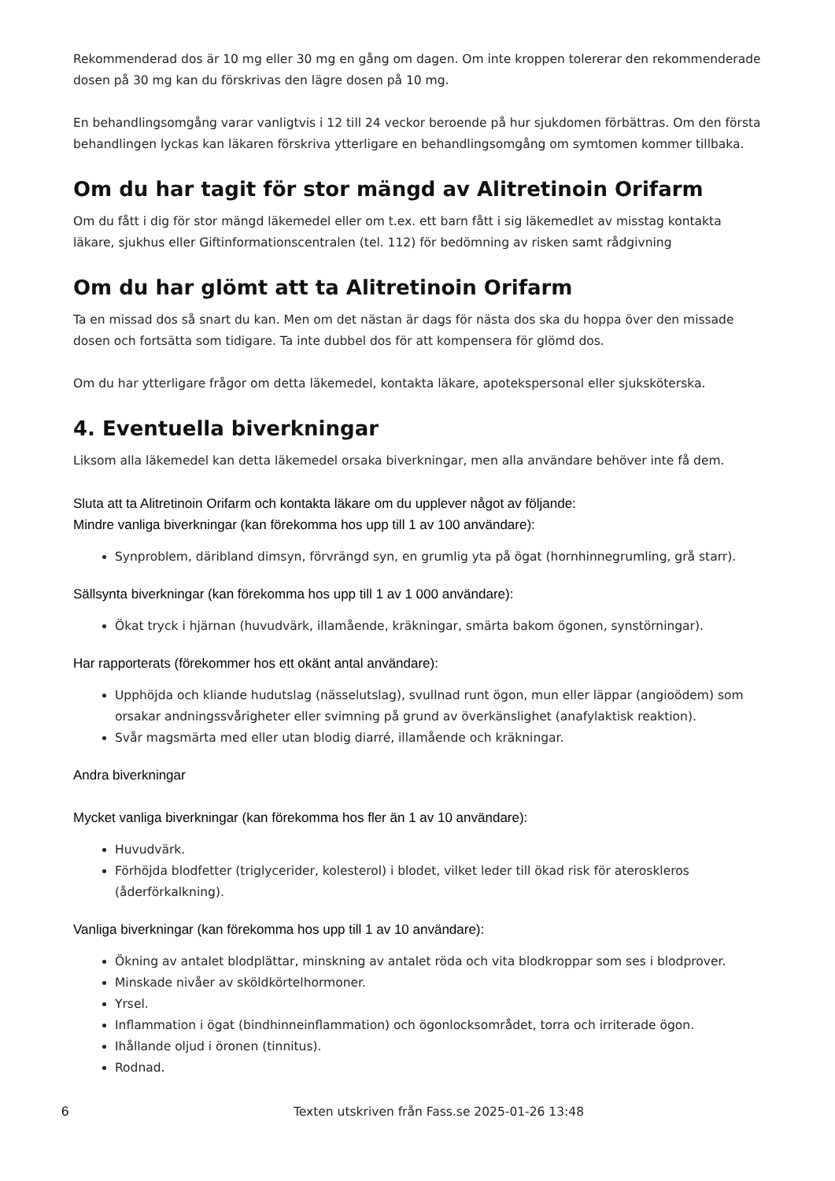Rekommenderad dos är 10 mg eller 30 mg en gång om dagen. Om inte kroppen tolererar den rekommenderade dosen på 30 mg kan du förskrivas den lägre dosen på 10 mg.
En behandlingsomgång varar vanligtvis i 12 till 24 veckor beroende på hur sjukdomen förbättras. Om den första behandlingen lyckas kan läkaren förskriva ytterligare en behandlingsomgång om symtomen kommer tillbaka.
Om du har tagit för stor mängd av Alitretinoin Orifarm
Om du fått i dig för stor mängd läkemedel eller om t.ex. ett barn fått i sig läkemedlet av misstag kontakta läkare, sjukhus eller Giftinformationscentralen (tel. 112) för bedömning av risken samt rådgivning
Om du har glömt att ta Alitretinoin Orifarm
Ta en missad dos så snart du kan. Men om det nästan är dags för nästa dos ska du hoppa över den missade dosen och fortsätta som tidigare. Ta inte dubbel dos för att kompensera för glömd dos.
Om du har ytterligare frågor om detta läkemedel, kontakta läkare, apotekspersonal eller sjuksköterska.
4. Eventuella biverkningar
Liksom alla läkemedel kan detta läkemedel orsaka biverkningar, men alla användare behöver inte få dem.
Sluta att ta Alitretinoin Orifarm och kontakta läkare om du upplever något av följande:
Mindre vanliga biverkningar (kan förekomma hos upp till 1 av 100 användare):
Synproblem, däribland dimsyn, förvrängd syn, en grumlig yta på ögat (hornhinnegrumling, grå starr).
Sällsynta biverkningar (kan förekomma hos upp till 1 av 1 000 användare):
Ökat tryck i hjärnan (huvudvärk, illamående, kräkningar, smärta bakom ögonen, synstörningar).
Har rapporterats (förekommer hos ett okänt antal användare):
Upphöjda och kliande hudutslag (nässelutslag), svullnad runt ögon, mun eller läppar (angioödem) som orsakar andningssvårigheter eller svimning på grund av överkänslighet (anafylaktisk reaktion).
Svår magsmärta med eller utan blodig diarré, illamående och kräkningar.
Andra biverkningar
Mycket vanliga biverkningar (kan förekomma hos fler än 1 av 10 användare):
Huvudvärk.
Förhöjda blodfetter (triglycerider, kolesterol) i blodet, vilket leder till ökad risk för ateroskleros (åderförkalkning).
Vanliga biverkningar (kan förekomma hos upp till 1 av 10 användare):
Ökning av antalet blodplättar, minskning av antalet röda och vita blodkroppar som ses i blodprover.
Minskade nivåer av sköldkörtelhormoner.
Yrsel.
Inflammation i ögat (bindhinneinflammation) och ögonlocksområdet, torra och irriterade ögon.
Ihållande oljud i öronen (tinnitus).
Rodnad.
6 Texten utskriven från Fass.se 2025-01-26 13:48